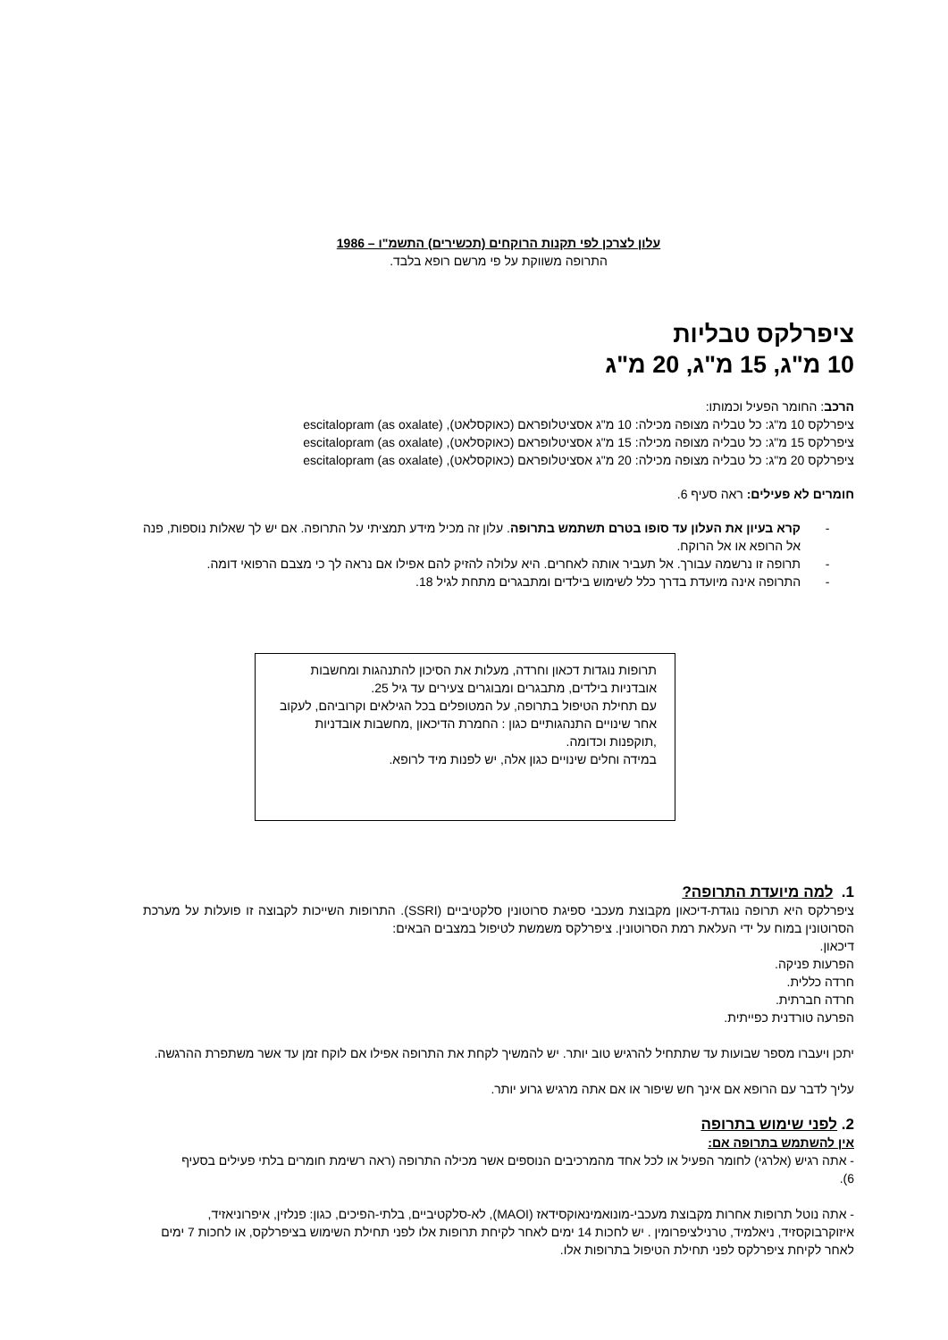עלון לצרכן לפי תקנות הרוקחים (תכשירים) התשמ"ו – 1986
התרופה משווקת על פי מרשם רופא בלבד.
ציפרלקס טבליות
10 מ"ג, 15 מ"ג, 20 מ"ג
הרכב: החומר הפעיל וכמותו:
ציפרלקס 10 מ"ג: כל טבליה מצופה מכילה: 10 מ"ג אסציטלופראם (כאוקסלאט), escitalopram (as oxalate)
ציפרלקס 15 מ"ג: כל טבליה מצופה מכילה: 15 מ"ג אסציטלופראם (כאוקסלאט), escitalopram (as oxalate)
ציפרלקס 20 מ"ג: כל טבליה מצופה מכילה: 20 מ"ג אסציטלופראם (כאוקסלאט), escitalopram (as oxalate)
חומרים לא פעילים: ראה סעיף 6.
- קרא בעיון את העלון עד סופו בטרם תשתמש בתרופה. עלון זה מכיל מידע תמציתי על התרופה. אם יש לך שאלות נוספות, פנה אל הרופא או אל הרוקח.
- תרופה זו נרשמה עבורך. אל תעביר אותה לאחרים. היא עלולה להזיק להם אפילו אם נראה לך כי מצבם הרפואי דומה.
- התרופה אינה מיועדת בדרך כלל לשימוש בילדים ומתבגרים מתחת לגיל 18.
תרופות נוגדות דכאון וחרדה, מעלות את הסיכון להתנהגות ומחשבות אובדניות בילדים, מתבגרים ומבוגרים צעירים עד גיל 25.
עם תחילת הטיפול בתרופה, על המטופלים בכל הגילאים וקרוביהם, לעקוב אחר שינויים התנהגותיים כגון : החמרת הדיכאון ,מחשבות אובדניות ,תוקפנות וכדומה.
במידה וחלים שינויים כגון אלה, יש לפנות מיד לרופא.
1. למה מיועדת התרופה?
ציפרלקס היא תרופה נוגדת-דיכאון מקבוצת מעכבי ספיגת סרוטונין סלקטיביים (SSRI). התרופות השייכות לקבוצה זו פועלות על מערכת הסרוטונין במוח על ידי העלאת רמת הסרוטונין. ציפרלקס משמשת לטיפול במצבים הבאים:
דיכאון.
הפרעות פניקה.
חרדה כללית.
חרדה חברתית.
הפרעה טורדנית כפייתית.
יתכן ויעברו מספר שבועות עד שתתחיל להרגיש טוב יותר. יש להמשיך לקחת את התרופה אפילו אם לוקח זמן עד אשר משתפרת ההרגשה.
עליך לדבר עם הרופא אם אינך חש שיפור או אם אתה מרגיש גרוע יותר.
2. לפני שימוש בתרופה
אין להשתמש בתרופה אם:
- אתה רגיש (אלרגי) לחומר הפעיל או לכל אחד מהמרכיבים הנוספים אשר מכילה התרופה (ראה רשימת חומרים בלתי פעילים בסעיף 6).
- אתה נוטל תרופות אחרות מקבוצת מעכבי-מונואמינאוקסידאז (MAOI), לא-סלקטיביים, בלתי-הפיכים, כגון: פנלזין, איפרוניאזיד, איזוקרבוקסזיד, ניאלמיד, טרנילציפרומין . יש לחכות 14 ימים לאחר לקיחת תרופות אלו לפני תחילת השימוש בציפרלקס, או לחכות 7 ימים לאחר לקיחת ציפרלקס לפני תחילת הטיפול בתרופות אלו.